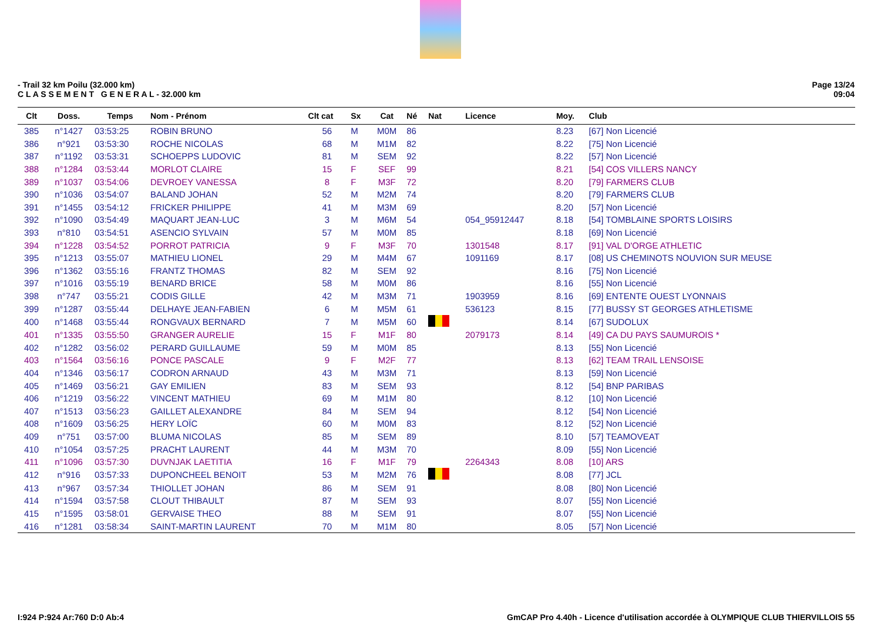- Trail 32 km Poilu (32.000 km)
C L A S S E M E N T G E N E R A L - 32.000 km
Page 13/24
09:04
| Clt | Doss. | Temps | Nom - Prénom | Clt cat | Sx | Cat | Né | Nat | Licence | Moy. | Club |
| --- | --- | --- | --- | --- | --- | --- | --- | --- | --- | --- | --- |
| 385 | n°1427 | 03:53:25 | ROBIN BRUNO | 56 | M | M0M | 86 | | | 8.23 | [67] Non Licencié |
| 386 | n°921 | 03:53:30 | ROCHE NICOLAS | 68 | M | M1M | 82 | | | 8.22 | [75] Non Licencié |
| 387 | n°1192 | 03:53:31 | SCHOEPPS LUDOVIC | 81 | M | SEM | 92 | | | 8.22 | [57] Non Licencié |
| 388 | n°1284 | 03:53:44 | MORLOT CLAIRE | 15 | F | SEF | 99 | | | 8.21 | [54] COS VILLERS NANCY |
| 389 | n°1037 | 03:54:06 | DEVROEY VANESSA | 8 | F | M3F | 72 | | | 8.20 | [79] FARMERS CLUB |
| 390 | n°1036 | 03:54:07 | BALAND JOHAN | 52 | M | M2M | 74 | | | 8.20 | [79] FARMERS CLUB |
| 391 | n°1455 | 03:54:12 | FRICKER PHILIPPE | 41 | M | M3M | 69 | | | 8.20 | [57] Non Licencié |
| 392 | n°1090 | 03:54:49 | MAQUART JEAN-LUC | 3 | M | M6M | 54 | | 054_95912447 | 8.18 | [54] TOMBLAINE SPORTS LOISIRS |
| 393 | n°810 | 03:54:51 | ASENCIO SYLVAIN | 57 | M | M0M | 85 | | | 8.18 | [69] Non Licencié |
| 394 | n°1228 | 03:54:52 | PORROT PATRICIA | 9 | F | M3F | 70 | | 1301548 | 8.17 | [91] VAL D'ORGE ATHLETIC |
| 395 | n°1213 | 03:55:07 | MATHIEU LIONEL | 29 | M | M4M | 67 | | 1091169 | 8.17 | [08] US CHEMINOTS NOUVION SUR MEUSE |
| 396 | n°1362 | 03:55:16 | FRANTZ THOMAS | 82 | M | SEM | 92 | | | 8.16 | [75] Non Licencié |
| 397 | n°1016 | 03:55:19 | BENARD BRICE | 58 | M | M0M | 86 | | | 8.16 | [55] Non Licencié |
| 398 | n°747 | 03:55:21 | CODIS GILLE | 42 | M | M3M | 71 | | 1903959 | 8.16 | [69] ENTENTE OUEST LYONNAIS |
| 399 | n°1287 | 03:55:44 | DELHAYE JEAN-FABIEN | 6 | M | M5M | 61 | | 536123 | 8.15 | [77] BUSSY ST GEORGES ATHLETISME |
| 400 | n°1468 | 03:55:44 | RONGVAUX BERNARD | 7 | M | M5M | 60 | | | 8.14 | [67] SUDOLUX |
| 401 | n°1335 | 03:55:50 | GRANGER AURELIE | 15 | F | M1F | 80 | | 2079173 | 8.14 | [49] CA DU PAYS SAUMUROIS * |
| 402 | n°1282 | 03:56:02 | PERARD GUILLAUME | 59 | M | M0M | 85 | | | 8.13 | [55] Non Licencié |
| 403 | n°1564 | 03:56:16 | PONCE PASCALE | 9 | F | M2F | 77 | | | 8.13 | [62] TEAM TRAIL LENSOISE |
| 404 | n°1346 | 03:56:17 | CODRON ARNAUD | 43 | M | M3M | 71 | | | 8.13 | [59] Non Licencié |
| 405 | n°1469 | 03:56:21 | GAY EMILIEN | 83 | M | SEM | 93 | | | 8.12 | [54] BNP PARIBAS |
| 406 | n°1219 | 03:56:22 | VINCENT MATHIEU | 69 | M | M1M | 80 | | | 8.12 | [10] Non Licencié |
| 407 | n°1513 | 03:56:23 | GAILLET ALEXANDRE | 84 | M | SEM | 94 | | | 8.12 | [54] Non Licencié |
| 408 | n°1609 | 03:56:25 | HERY LOÏC | 60 | M | M0M | 83 | | | 8.12 | [52] Non Licencié |
| 409 | n°751 | 03:57:00 | BLUMA NICOLAS | 85 | M | SEM | 89 | | | 8.10 | [57] TEAMOVEAT |
| 410 | n°1054 | 03:57:25 | PRACHT LAURENT | 44 | M | M3M | 70 | | | 8.09 | [55] Non Licencié |
| 411 | n°1096 | 03:57:30 | DUVNJAK LAETITIA | 16 | F | M1F | 79 | | 2264343 | 8.08 | [10] ARS |
| 412 | n°916 | 03:57:33 | DUPONCHEEL BENOIT | 53 | M | M2M | 76 | | | 8.08 | [77] JCL |
| 413 | n°967 | 03:57:34 | THIOLLET JOHAN | 86 | M | SEM | 91 | | | 8.08 | [80] Non Licencié |
| 414 | n°1594 | 03:57:58 | CLOUT THIBAULT | 87 | M | SEM | 93 | | | 8.07 | [55] Non Licencié |
| 415 | n°1595 | 03:58:01 | GERVAISE THEO | 88 | M | SEM | 91 | | | 8.07 | [55] Non Licencié |
| 416 | n°1281 | 03:58:34 | SAINT-MARTIN LAURENT | 70 | M | M1M | 80 | | | 8.05 | [57] Non Licencié |
I:924 P:924 Ar:760 D:0 Ab:4 GmCAP Pro 4.40h - Licence d'utilisation accordée à OLYMPIQUE CLUB THIERVILLOIS 55